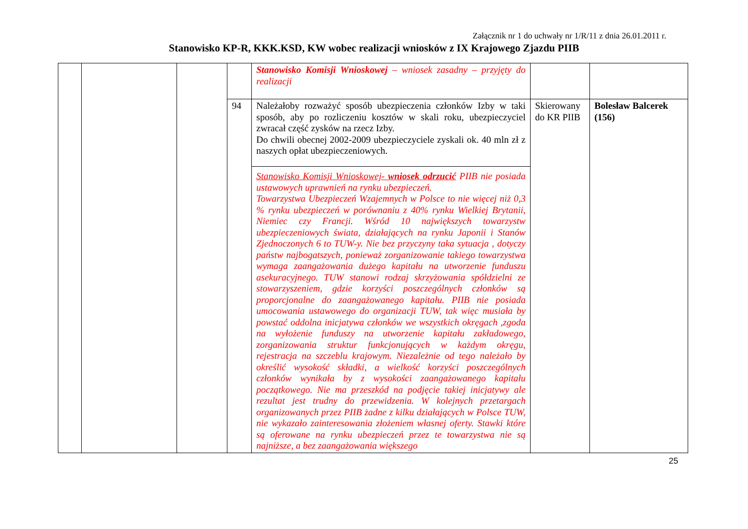Załącznik nr 1 do uchwały nr 1/R/11 z dnia 26.01.2011 r.
Stanowisko KP-R, KKK.KSD, KW wobec realizacji wniosków z IX Krajowego Zjazdu PIIB
| | | | | Stanowisko Komisji Wnioskowej – wniosek zasadny – przyjęty do realizacji | | |
| | | | 94 | Należałoby rozważyć sposób ubezpieczenia członków Izby w taki sposób, aby po rozliczeniu kosztów w skali roku, ubezpieczyciel zwracał część zysków na rzecz Izby. Do chwili obecnej 2002-2009 ubezpieczyciele zyskali ok. 40 mln zł z naszych opłat ubezpieczeniowych. | Skierowany do KR PIIB | Bolesław Balcerek (156) |
| | | | | Stanowisko Komisji Wnioskowej- wniosek odrzucić PIIB nie posiada ustawowych uprawnień na rynku ubezpieczeń. Towarzystwa Ubezpieczeń Wzajemnych w Polsce to nie więcej niż 0,3 % rynku ubezpieczeń w porównaniu z 40% rynku Wielkiej Brytanii, Niemiec czy Francji. Wśród 10 największych towarzystw ubezpieczeniowych świata, działających na rynku Japonii i Stanów Zjednoczonych 6 to TUW-y. Nie bez przyczyny taka sytuacja , dotyczy państw najbogatszych, ponieważ zorganizowanie takiego towarzystwa wymaga zaangażowania dużego kapitału na utworzenie funduszu asekuracyjnego. TUW stanowi rodzaj skrzyżowania spółdzielni ze stowarzyszeniem, gdzie korzyści poszczególnych członków są proporcjonalne do zaangażowanego kapitału. PIIB nie posiada umocowania ustawowego do organizacji TUW, tak więc musiała by powstać oddolna inicjatywa członków we wszystkich okręgach ,zgoda na wyłożenie funduszy na utworzenie kapitału zakładowego, zorganizowania struktur funkcjonujących w każdym okręgu, rejestracja na szczeblu krajowym. Niezależnie od tego należało by określić wysokość składki, a wielkość korzyści poszczególnych członków wynikała by z wysokości zaangażowanego kapitału początkowego. Nie ma przeszkód na podjęcie takiej inicjatywy ale rezultat jest trudny do przewidzenia. W kolejnych przetargach organizowanych przez PIIB żadne z kilku działających w Polsce TUW, nie wykazało zainteresowania złożeniem własnej oferty. Stawki które są oferowane na rynku ubezpieczeń przez te towarzystwa nie są najniższe, a bez zaangażowania większego | | |
25